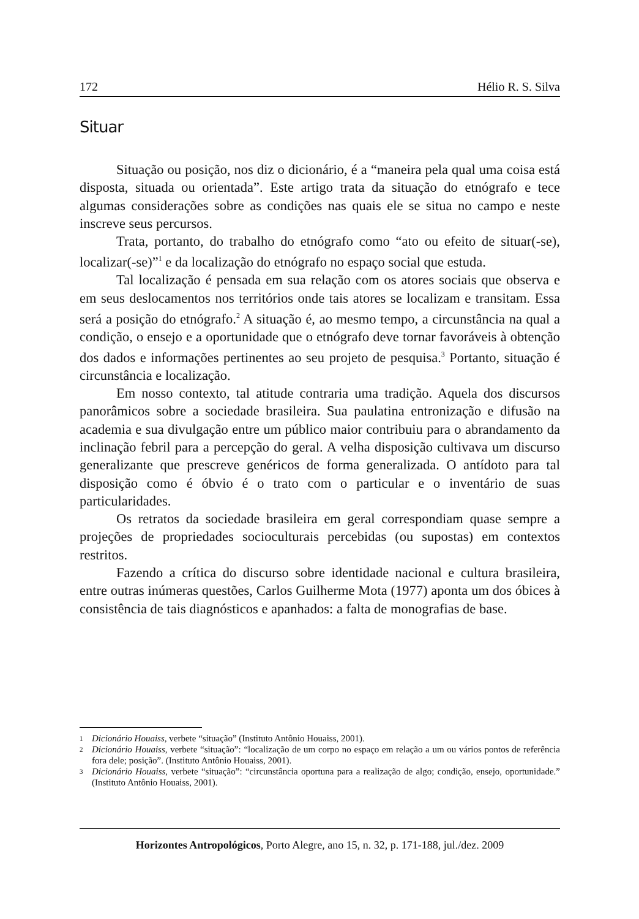172 Hélio R. S. Silva
Situar
Situação ou posição, nos diz o dicionário, é a “maneira pela qual uma coisa está disposta, situada ou orientada”. Este artigo trata da situação do etnógrafo e tece algumas considerações sobre as condições nas quais ele se situa no campo e neste inscreve seus percursos.
Trata, portanto, do trabalho do etnógrafo como “ato ou efeito de situar(-se), localizar(-se)”<sup>1</sup> e da localização do etnógrafo no espaço social que estuda.
Tal localização é pensada em sua relação com os atores sociais que observa e em seus deslocamentos nos territórios onde tais atores se localizam e transitam. Essa será a posição do etnógrafo.<sup>2</sup> A situação é, ao mesmo tempo, a circunstância na qual a condição, o ensejo e a oportunidade que o etnógrafo deve tornar favoráveis à obtenção dos dados e informações pertinentes ao seu projeto de pesquisa.<sup>3</sup> Portanto, situação é circunstância e localização.
Em nosso contexto, tal atitude contraria uma tradição. Aquela dos discursos panorâmicos sobre a sociedade brasileira. Sua paulatina entronização e difusão na academia e sua divulgação entre um público maior contribuiu para o abrandamento da inclinação febril para a percepção do geral. A velha disposição cultivava um discurso generalizante que prescreve genéricos de forma generalizada. O antídoto para tal disposição como é óbvio é o trato com o particular e o inventário de suas particularidades.
Os retratos da sociedade brasileira em geral correspondiam quase sempre a projeções de propriedades socioculturais percebidas (ou supostas) em contextos restritos.
Fazendo a crítica do discurso sobre identidade nacional e cultura brasileira, entre outras inúmeras questões, Carlos Guilherme Mota (1977) aponta um dos óbices à consistência de tais diagnósticos e apanhados: a falta de monografias de base.
1 Dicionário Houaiss, verbete “situação” (Instituto Antônio Houaiss, 2001).
2 Dicionário Houaiss, verbete “situação”: “localização de um corpo no espaço em relação a um ou vários pontos de referência fora dele; posição”. (Instituto Antônio Houaiss, 2001).
3 Dicionário Houaiss, verbete “situação”: “circunstância oportuna para a realização de algo; condição, ensejo, oportunidade.” (Instituto Antônio Houaiss, 2001).
Horizontes Antropológicos, Porto Alegre, ano 15, n. 32, p. 171-188, jul./dez. 2009